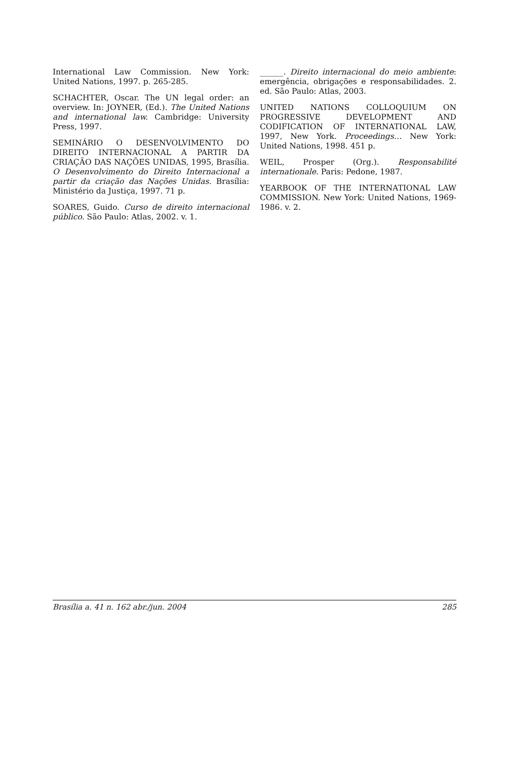International Law Commission. New York: United Nations, 1997. p. 265-285.
SCHACHTER, Oscar. The UN legal order: an overview. In: JOYNER, (Ed.). The United Nations and international law. Cambridge: University Press, 1997.
SEMINÁRIO O DESENVOLVIMENTO DO DIREITO INTERNACIONAL A PARTIR DA CRIAÇÃO DAS NAÇÕES UNIDAS, 1995, Brasília. O Desenvolvimento do Direito Internacional a partir da criação das Nações Unidas. Brasília: Ministério da Justiça, 1997. 71 p.
SOARES, Guido. Curso de direito internacional público. São Paulo: Atlas, 2002. v. 1.
______. Direito internacional do meio ambiente: emergência, obrigações e responsabilidades. 2. ed. São Paulo: Atlas, 2003.
UNITED NATIONS COLLOQUIUM ON PROGRESSIVE DEVELOPMENT AND CODIFICATION OF INTERNATIONAL LAW, 1997, New York. Proceedings… New York: United Nations, 1998. 451 p.
WEIL, Prosper (Org.). Responsabilité internationale. Paris: Pedone, 1987.
YEARBOOK OF THE INTERNATIONAL LAW COMMISSION. New York: United Nations, 1969-1986. v. 2.
Brasília a. 41 n. 162 abr./jun. 2004 285